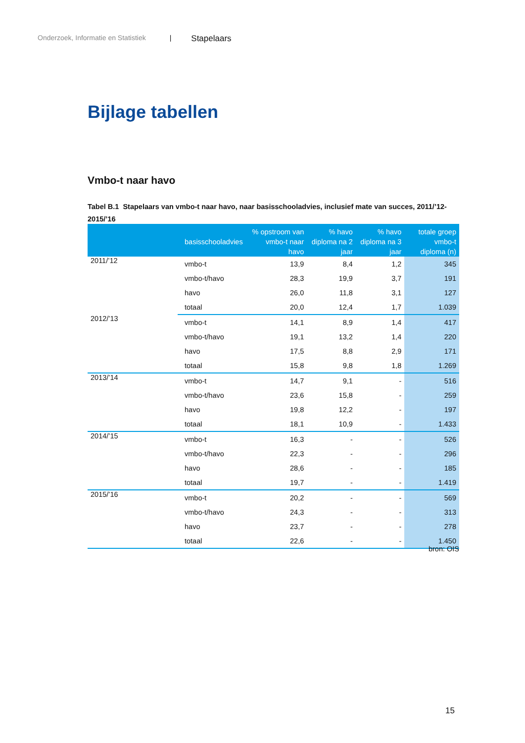Onderzoek, Informatie en Statistiek | Stapelaars
Bijlage tabellen
Vmbo-t naar havo
Tabel B.1 Stapelaars van vmbo-t naar havo, naar basisschooladvies, inclusief mate van succes, 2011/’12-2015/’16
| | basisschooladvies | % opstroom van vmbo-t naar havo | % havo diploma na 2 jaar | % havo diploma na 3 jaar | totale groep vmbo-t diploma (n) |
| --- | --- | --- | --- | --- | --- |
| 2011/’12 | vmbo-t | 13,9 | 8,4 | 1,2 | 345 |
| | vmbo-t/havo | 28,3 | 19,9 | 3,7 | 191 |
| | havo | 26,0 | 11,8 | 3,1 | 127 |
| | totaal | 20,0 | 12,4 | 1,7 | 1.039 |
| 2012/’13 | vmbo-t | 14,1 | 8,9 | 1,4 | 417 |
| | vmbo-t/havo | 19,1 | 13,2 | 1,4 | 220 |
| | havo | 17,5 | 8,8 | 2,9 | 171 |
| | totaal | 15,8 | 9,8 | 1,8 | 1.269 |
| 2013/’14 | vmbo-t | 14,7 | 9,1 | - | 516 |
| | vmbo-t/havo | 23,6 | 15,8 | - | 259 |
| | havo | 19,8 | 12,2 | - | 197 |
| | totaal | 18,1 | 10,9 | - | 1.433 |
| 2014/’15 | vmbo-t | 16,3 | - | - | 526 |
| | vmbo-t/havo | 22,3 | - | - | 296 |
| | havo | 28,6 | - | - | 185 |
| | totaal | 19,7 | - | - | 1.419 |
| 2015/’16 | vmbo-t | 20,2 | - | - | 569 |
| | vmbo-t/havo | 24,3 | - | - | 313 |
| | havo | 23,7 | - | - | 278 |
| | totaal | 22,6 | - | - | 1.450 |
bron: OIS
15